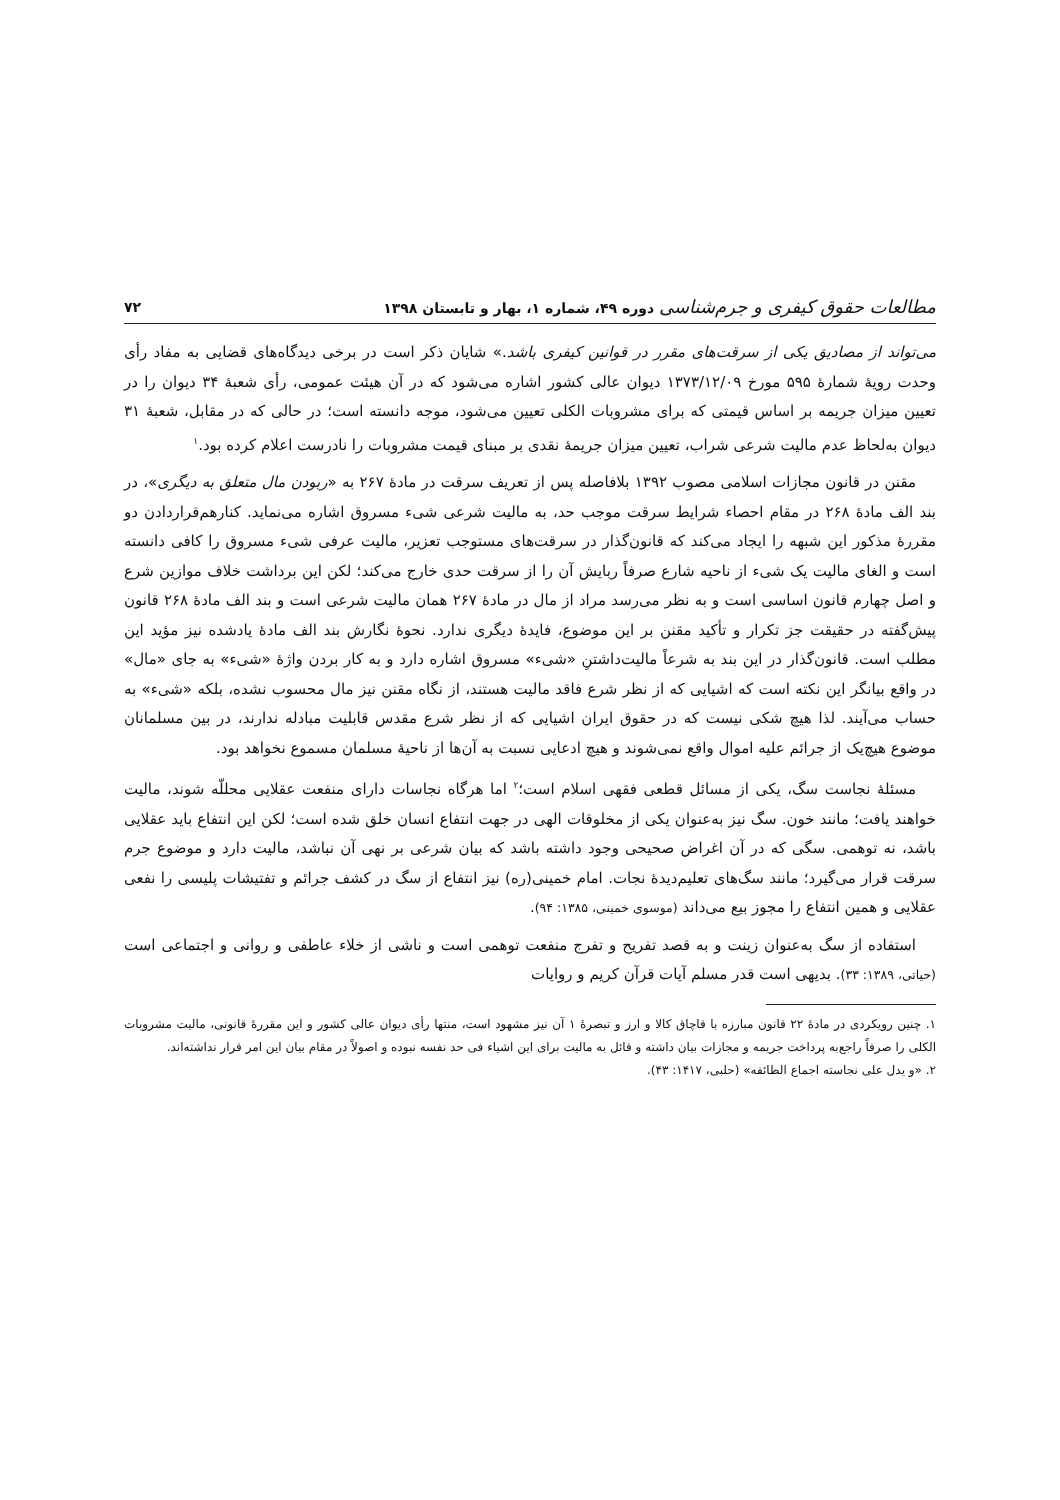مطالعات حقوق کیفری و جرم‌شناسی دوره ۴۹، شماره ۱، بهار و تابستان ۱۳۹۸ ۷۲
می‌تواند از مصادیق یکی از سرقت‌های مقرر در قوانین کیفری باشد.» شایان ذکر است در برخی دیدگاه‌های قضایی به مفاد رأی وحدت رویهٔ شمارهٔ ۵۹۵ مورخ ۱۳۷۳/۱۲/۰۹ دیوان عالی کشور اشاره می‌شود که در آن هیئت عمومی، رأی شعبهٔ ۳۴ دیوان را در تعیین میزان جریمه بر اساس قیمتی که برای مشروبات الکلی تعیین می‌شود، موجه دانسته است؛ در حالی که در مقابل، شعبهٔ ۳۱ دیوان به‌لحاظ عدم مالیت شرعی شراب، تعیین میزان جریمهٔ نقدی بر مبنای قیمت مشروبات را نادرست اعلام کرده بود.<sup>۱</sup>
مقنن در قانون مجازات اسلامی مصوب ۱۳۹۲ بلافاصله پس از تعریف سرقت در مادهٔ ۲۶۷ به «ربودن مال متعلق به دیگری»، در بند الف مادهٔ ۲۶۸ در مقام احصاء شرایط سرقت موجب حد، به مالیت شرعی شیء مسروق اشاره می‌نماید. کنارهم‌قراردادن دو مقررهٔ مذکور این شبهه را ایجاد می‌کند که قانون‌گذار در سرقت‌های مستوجب تعزیر، مالیت عرفی شیء مسروق را کافی دانسته است و الغای مالیت یک شیء از ناحیه شارع صرفاً ربایش آن را از سرقت حدی خارج می‌کند؛ لکن این برداشت خلاف موازین شرع و اصل چهارم قانون اساسی است و به نظر می‌رسد مراد از مال در مادهٔ ۲۶۷ همان مالیت شرعی است و بند الف مادهٔ ۲۶۸ قانون پیش‌گفته در حقیقت جز تکرار و تأکید مقنن بر این موضوع، فایدهٔ دیگری ندارد. نحوهٔ نگارش بند الف مادهٔ یادشده نیز مؤید این مطلب است. قانون‌گذار در این بند به شرعاً مالیت‌داشتنِ «شیء» مسروق اشاره دارد و به کار بردن واژهٔ «شیء» به جای «مال» در واقع بیانگر این نکته است که اشیایی که از نظر شرع فاقد مالیت هستند، از نگاه مقنن نیز مال محسوب نشده، بلکه «شیء» به حساب می‌آیند. لذا هیچ شکی نیست که در حقوق ایران اشیایی که از نظر شرع مقدس قابلیت مبادله ندارند، در بین مسلمانان موضوع هیچ‌یک از جرائم علیه اموال واقع نمی‌شوند و هیچ ادعایی نسبت به آن‌ها از ناحیهٔ مسلمان مسموع نخواهد بود.
مسئلهٔ نجاست سگ، یکی از مسائل قطعی فقهی اسلام است؛<sup>۲</sup> اما هرگاه نجاسات دارای منفعت عقلایی محللّه شوند، مالیت خواهند یافت؛ مانند خون. سگ نیز به‌عنوان یکی از مخلوقات الهی در جهت انتفاع انسان خلق شده است؛ لکن این انتفاع باید عقلایی باشد، نه توهمی. سگی که در آن اغراض صحیحی وجود داشته باشد که بیان شرعی بر نهی آن نباشد، مالیت دارد و موضوع جرم سرقت قرار می‌گیرد؛ مانند سگ‌های تعلیم‌دیدهٔ نجات. امام خمینی(ره) نیز انتفاع از سگ در کشف جرائم و تفتیشات پلیسی را نفعی عقلایی و همین انتفاع را مجوز بیع می‌داند (موسوی خمینی، ۱۳۸۵: ۹۴).
استفاده از سگ به‌عنوان زینت و به قصد تفریح و تفرج منفعت توهمی است و ناشی از خلاء عاطفی و روانی و اجتماعی است (حیاتی، ۱۳۸۹: ۳۳). بدیهی است قدر مسلم آیات قرآن کریم و روایات
۱. چنین رویکردی در مادهٔ ۲۲ قانون مبارزه با قاچاق کالا و ارز و تبصرهٔ ۱ آن نیز مشهود است، منتها رأی دیوان عالی کشور و این مقررهٔ قانونی، مالیت مشروبات الکلی را صرفاً راجع‌به پرداخت جریمه و مجازات بیان داشته و قائل به مالیت برای این اشیاء فی حد نفسه نبوده و اصولاً در مقام بیان این امر قرار نداشته‌اند.
۲. «و یدل علی نجاسته اجماع الطائفه» (حلبی، ۱۴۱۷: ۴۳).